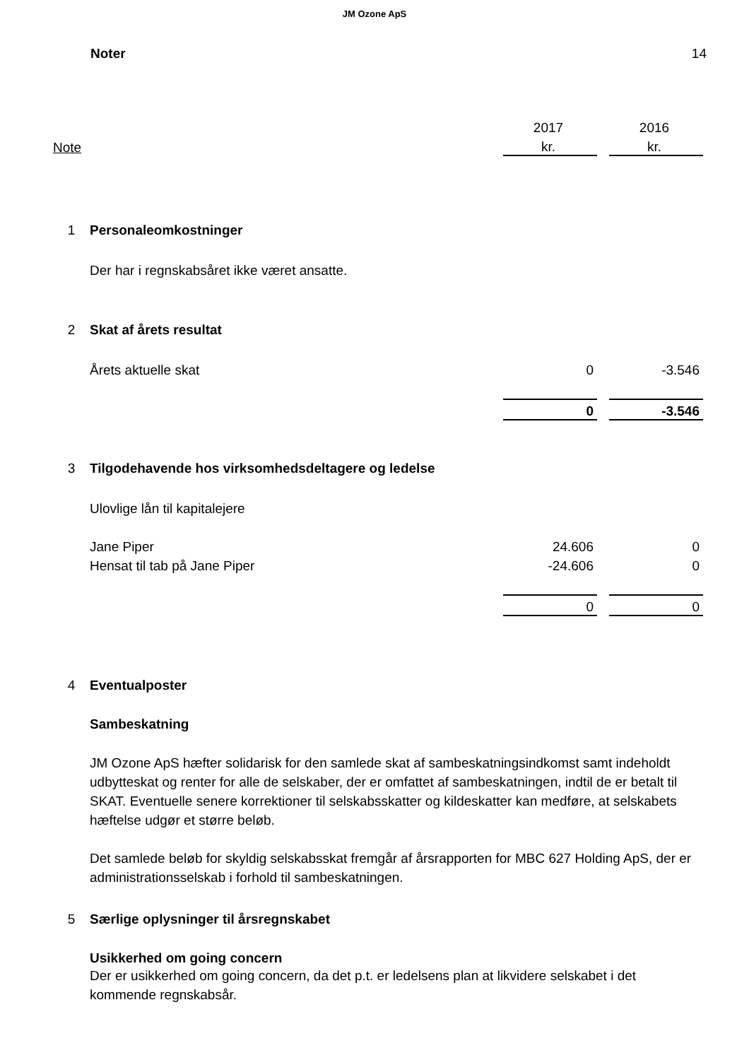JM Ozone ApS
Noter 14
| | | 2017 | | 2016 |
| Note | | kr. | | kr. |
| 1 | Personaleomkostninger | | | |
| | Der har i regnskabsåret ikke været ansatte. | | | |
| 2 | Skat af årets resultat | | | |
| | Årets aktuelle skat | 0 | | -3.546 |
| | | 0 | | -3.546 |
| 3 | Tilgodehavende hos virksomhedsdeltagere og ledelse | | | |
| | Ulovlige lån til kapitalejere | | | |
| | Jane Piper | 24.606 | | 0 |
| | Hensat til tab på Jane Piper | -24.606 | | 0 |
| | | 0 | | 0 |
| 4 | Eventualposter | | | |
| | Sambeskatning | | | |
| | JM Ozone ApS hæfter solidarisk for den samlede skat af sambeskatningsindkomst samt indeholdt udbytteskat og renter for alle de selskaber, der er omfattet af sambeskatningen, indtil de er betalt til SKAT. Eventuelle senere korrektioner til selskabsskatter og kildeskatter kan medføre, at selskabets hæftelse udgør et større beløb. Det samlede beløb for skyldig selskabsskat fremgår af årsrapporten for MBC 627 Holding ApS, der er administrationsselskab i forhold til sambeskatningen. | | | |
| 5 | Særlige oplysninger til årsregnskabet | | | |
| | Usikkerhed om going concern | | | |
| | Der er usikkerhed om going concern, da det p.t. er ledelsens plan at likvidere selskabet i det kommende regnskabsår. | | | |